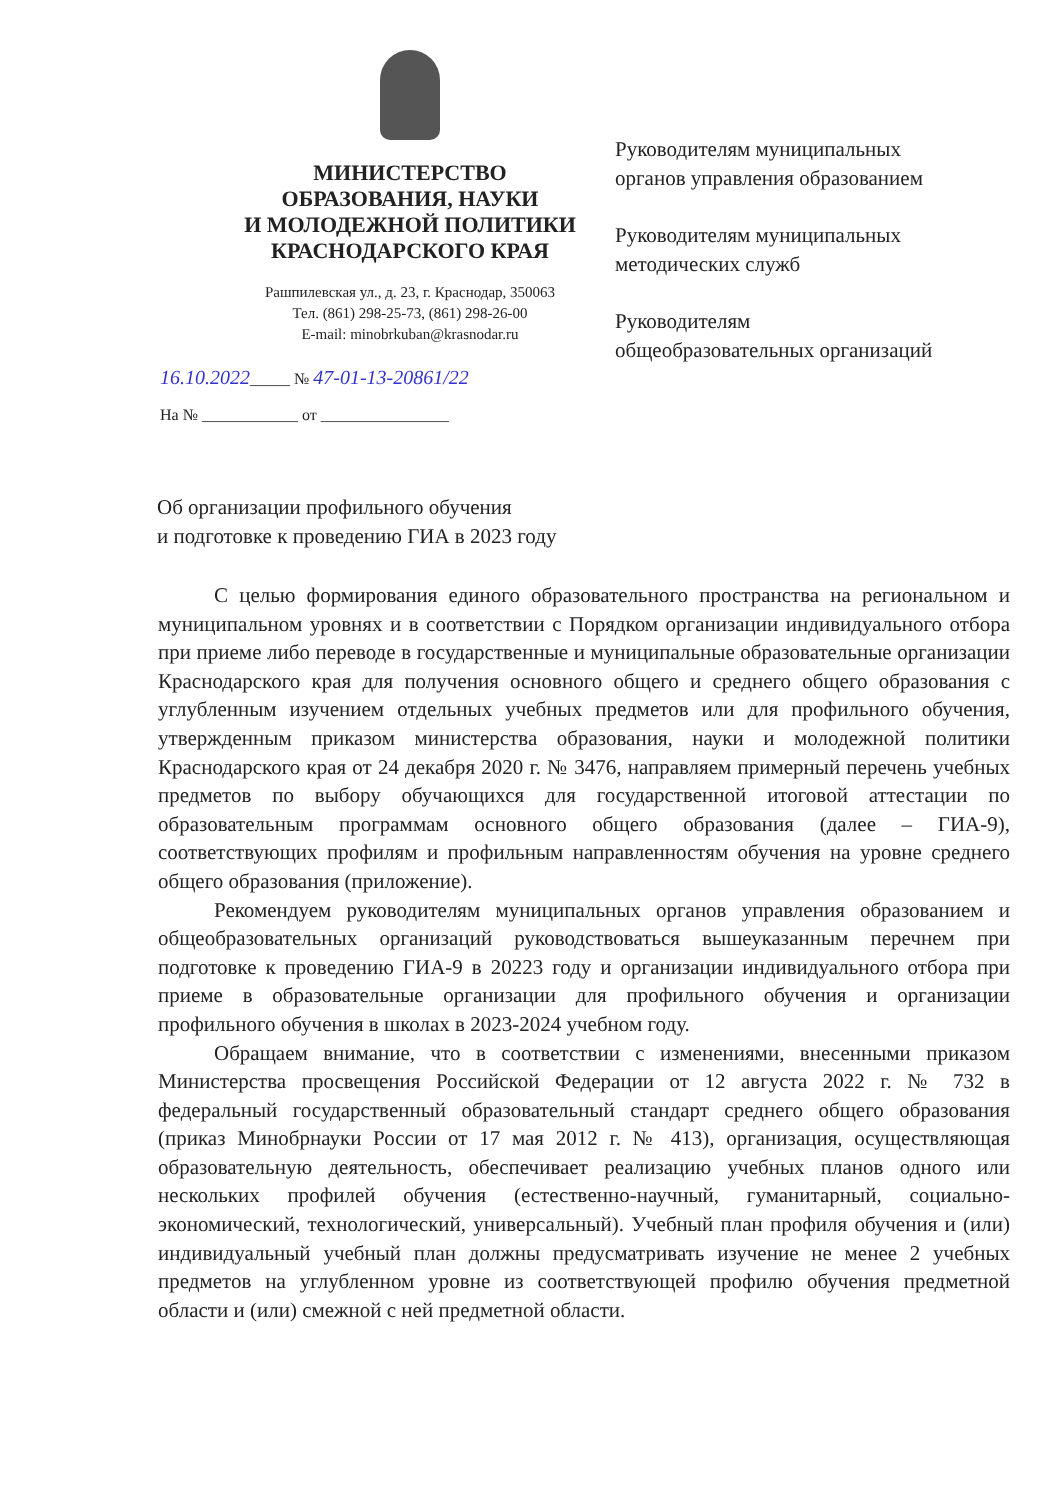МИНИСТЕРСТВО
ОБРАЗОВАНИЯ, НАУКИ
И МОЛОДЕЖНОЙ ПОЛИТИКИ
КРАСНОДАРСКОГО КРАЯ
Рашпилевская ул., д. 23, г. Краснодар, 350063
Тел. (861) 298-25-73, (861) 298-26-00
E-mail: minobrkuban@krasnodar.ru
16.10.2022_____ № 47-01-13-20861/22
На № ____________ от ________________
Руководителям муниципальных
органов управления образованием
Руководителям муниципальных
методических служб
Руководителям
общеобразовательных организаций
Об организации профильного обучения
и подготовке к проведению ГИА в 2023 году
С целью формирования единого образовательного пространства на региональном и муниципальном уровнях и в соответствии с Порядком организации индивидуального отбора при приеме либо переводе в государственные и муниципальные образовательные организации Краснодарского края для получения основного общего и среднего общего образования с углубленным изучением отдельных учебных предметов или для профильного обучения, утвержденным приказом министерства образования, науки и молодежной политики Краснодарского края от 24 декабря 2020 г. № 3476, направляем примерный перечень учебных предметов по выбору обучающихся для государственной итоговой аттестации по образовательным программам основного общего образования (далее – ГИА-9), соответствующих профилям и профильным направленностям обучения на уровне среднего общего образования (приложение).
Рекомендуем руководителям муниципальных органов управления образованием и общеобразовательных организаций руководствоваться вышеуказанным перечнем при подготовке к проведению ГИА-9 в 20223 году и организации индивидуального отбора при приеме в образовательные организации для профильного обучения и организации профильного обучения в школах в 2023-2024 учебном году.
Обращаем внимание, что в соответствии с изменениями, внесенными приказом Министерства просвещения Российской Федерации от 12 августа 2022 г. № 732 в федеральный государственный образовательный стандарт среднего общего образования (приказ Минобрнауки России от 17 мая 2012 г. № 413), организация, осуществляющая образовательную деятельность, обеспечивает реализацию учебных планов одного или нескольких профилей обучения (естественно-научный, гуманитарный, социально-экономический, технологический, универсальный). Учебный план профиля обучения и (или) индивидуальный учебный план должны предусматривать изучение не менее 2 учебных предметов на углубленном уровне из соответствующей профилю обучения предметной области и (или) смежной с ней предметной области.